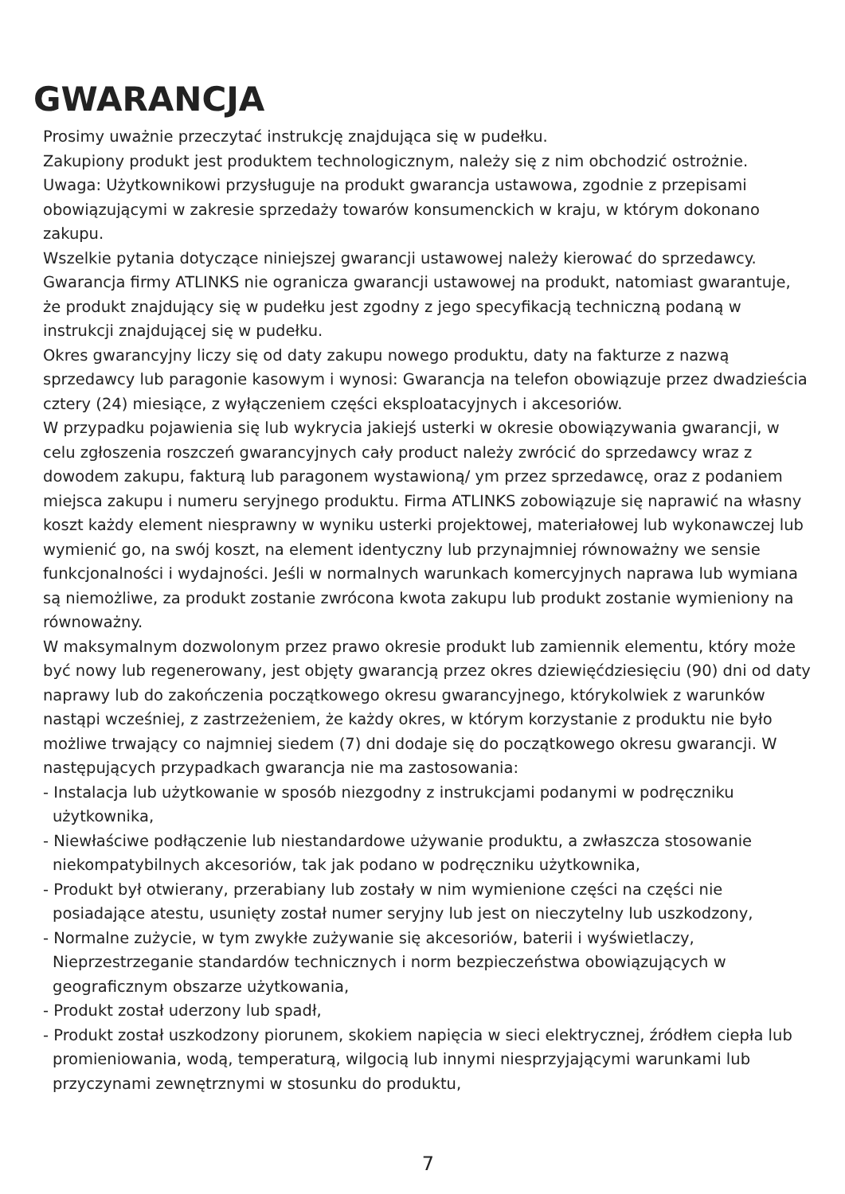GWARANCJA
Prosimy uważnie przeczytać instrukcję znajdująca się w pudełku.
Zakupiony produkt jest produktem technologicznym, należy się z nim obchodzić ostrożnie.
Uwaga: Użytkownikowi przysługuje na produkt gwarancja ustawowa, zgodnie z przepisami obowiązującymi w zakresie sprzedaży towarów konsumenckich w kraju, w którym dokonano zakupu.
Wszelkie pytania dotyczące niniejszej gwarancji ustawowej należy kierować do sprzedawcy. Gwarancja firmy ATLINKS nie ogranicza gwarancji ustawowej na produkt, natomiast gwarantuje, że produkt znajdujący się w pudełku jest zgodny z jego specyfikacją techniczną podaną w instrukcji znajdującej się w pudełku.
Okres gwarancyjny liczy się od daty zakupu nowego produktu, daty na fakturze z nazwą sprzedawcy lub paragonie kasowym i wynosi: Gwarancja na telefon obowiązuje przez dwadzieścia cztery (24) miesiące, z wyłączeniem części eksploatacyjnych i akcesoriów.
W przypadku pojawienia się lub wykrycia jakiejś usterki w okresie obowiązywania gwarancji, w celu zgłoszenia roszczeń gwarancyjnych cały product należy zwrócić do sprzedawcy wraz z dowodem zakupu, fakturą lub paragonem wystawioną/ ym przez sprzedawcę, oraz z podaniem miejsca zakupu i numeru seryjnego produktu. Firma ATLINKS zobowiązuje się naprawić na własny koszt każdy element niesprawny w wyniku usterki projektowej, materiałowej lub wykonawczej lub wymienić go, na swój koszt, na element identyczny lub przynajmniej równoważny we sensie funkcjonalności i wydajności. Jeśli w normalnych warunkach komercyjnych naprawa lub wymiana są niemożliwe, za produkt zostanie zwrócona kwota zakupu lub produkt zostanie wymieniony na równoważny.
W maksymalnym dozwolonym przez prawo okresie produkt lub zamiennik elementu, który może być nowy lub regenerowany, jest objęty gwarancją przez okres dziewięćdziesięciu (90) dni od daty naprawy lub do zakończenia początkowego okresu gwarancyjnego, którykolwiek z warunków nastąpi wcześniej, z zastrzeżeniem, że każdy okres, w którym korzystanie z produktu nie było możliwe trwający co najmniej siedem (7) dni dodaje się do początkowego okresu gwarancji. W następujących przypadkach gwarancja nie ma zastosowania:
- Instalacja lub użytkowanie w sposób niezgodny z instrukcjami podanymi w podręczniku użytkownika,
- Niewłaściwe podłączenie lub niestandardowe używanie produktu, a zwłaszcza stosowanie niekompatybilnych akcesoriów, tak jak podano w podręczniku użytkownika,
- Produkt był otwierany, przerabiany lub zostały w nim wymienione części na części nie posiadające atestu, usunięty został numer seryjny lub jest on nieczytelny lub uszkodzony,
- Normalne zużycie, w tym zwykłe zużywanie się akcesoriów, baterii i wyświetlaczy, Nieprzestrzeganie standardów technicznych i norm bezpieczeństwa obowiązujących w geograficznym obszarze użytkowania,
- Produkt został uderzony lub spadł,
- Produkt został uszkodzony piorunem, skokiem napięcia w sieci elektrycznej, źródłem ciepła lub promieniowania, wodą, temperaturą, wilgocią lub innymi niesprzyjającymi warunkami lub przyczynami zewnętrznymi w stosunku do produktu,
7